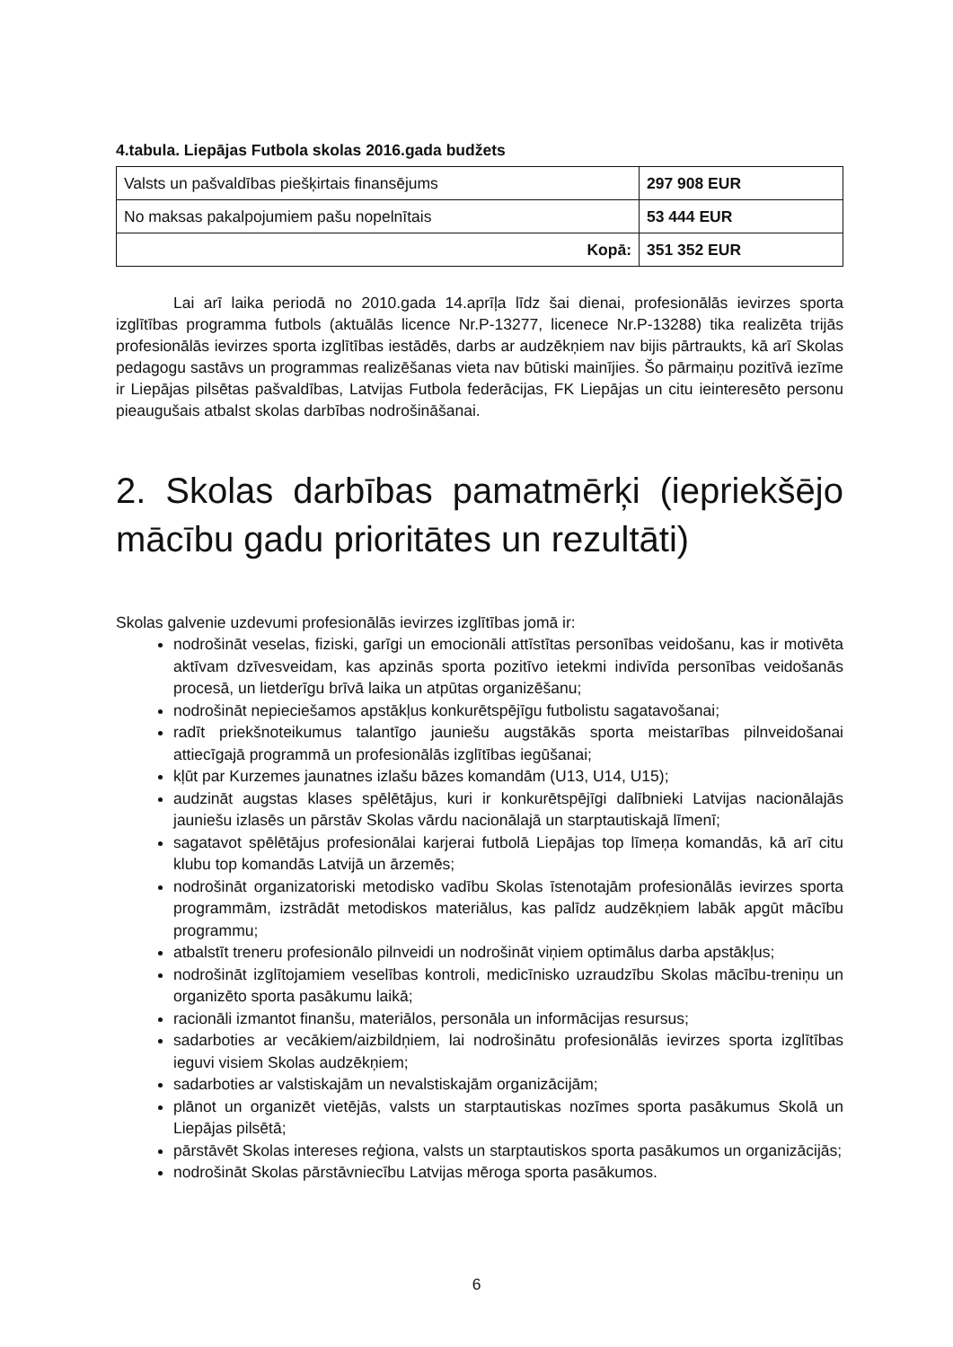4.tabula. Liepājas Futbola skolas 2016.gada budžets
| Valsts un pašvaldības piešķirtais finansējums | 297 908 EUR |
| No maksas pakalpojumiem pašu nopelnītais | 53 444 EUR |
| Kopā: | 351 352 EUR |
Lai arī laika periodā no 2010.gada 14.aprīļa līdz šai dienai, profesionālās ievirzes sporta izglītības programma futbols (aktuālās licence Nr.P-13277, licenece Nr.P-13288) tika realizēta trijās profesionālās ievirzes sporta izglītības iestādēs, darbs ar audzēkņiem nav bijis pārtraukts, kā arī Skolas pedagogu sastāvs un programmas realizēšanas vieta nav būtiski mainījies. Šo pārmaiņu pozitīvā iezīme ir Liepājas pilsētas pašvaldības, Latvijas Futbola federācijas, FK Liepājas un citu ieinteresēto personu pieaugušais atbalst skolas darbības nodrošināšanai.
2. Skolas darbības pamatmērķi (iepriekšējo mācību gadu prioritātes un rezultāti)
Skolas galvenie uzdevumi profesionālās ievirzes izglītības jomā ir:
nodrošināt veselas, fiziski, garīgi un emocionāli attīstītas personības veidošanu, kas ir motivēta aktīvam dzīvesveidam, kas apzinās sporta pozitīvo ietekmi indivīda personības veidošanās procesā, un lietderīgu brīvā laika un atpūtas organizēšanu;
nodrošināt nepieciešamos apstākļus konkurētspējīgu futbolistu sagatavošanai;
radīt priekšnoteikumus talantīgo jauniešu augstākās sporta meistarības pilnveidošanai attiecīgajā programmā un profesionālās izglītības iegūšanai;
kļūt par Kurzemes jaunatnes izlašu bāzes komandām (U13, U14, U15);
audzināt augstas klases spēlētājus, kuri ir konkurētspējīgi dalībnieki Latvijas nacionālajās jauniešu izlasēs un pārstāv Skolas vārdu nacionālajā un starptautiskajā līmenī;
sagatavot spēlētājus profesionālai karjerai futbolā Liepājas top līmeņa komandās, kā arī citu klubu top komandās Latvijā un ārzemēs;
nodrošināt organizatoriski metodisko vadību Skolas īstenotajām profesionālās ievirzes sporta programmām, izstrādāt metodiskos materiālus, kas palīdz audzēkņiem labāk apgūt mācību programmu;
atbalstīt treneru profesionālo pilnveidi un nodrošināt viņiem optimālus darba apstākļus;
nodrošināt izglītojamiem veselības kontroli, medicīnisko uzraudzību Skolas mācību-treniņu un organizēto sporta pasākumu laikā;
racionāli izmantot finanšu, materiālos, personāla un informācijas resursus;
sadarboties ar vecākiem/aizbildņiem, lai nodrošinātu profesionālās ievirzes sporta izglītības ieguvi visiem Skolas audzēkņiem;
sadarboties ar valstiskajām un nevalstiskajām organizācijām;
plānot un organizēt vietējās, valsts un starptautiskas nozīmes sporta pasākumus Skolā un Liepājas pilsētā;
pārstāvēt Skolas intereses reģiona, valsts un starptautiskos sporta pasākumos un organizācijās;
nodrošināt Skolas pārstāvniecību Latvijas mēroga sporta pasākumos.
6